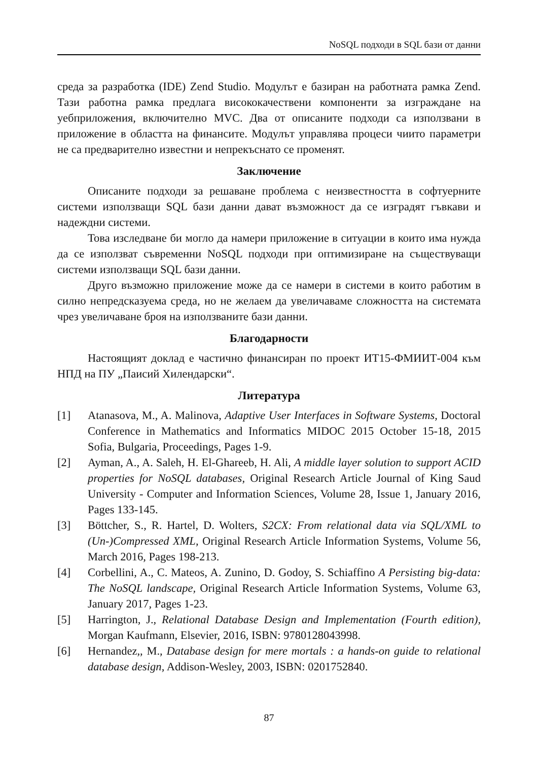NoSQL подходи в SQL бази от данни
среда за разработка (IDE) Zend Studio. Модулът е базиран на работната рамка Zend. Тази работна рамка предлага висококачествени компоненти за изграждане на уебприложения, включително MVC. Два от описаните подходи са използвани в приложение в областта на финансите. Модулът управлява процеси чиито параметри не са предварително известни и непрекъснато се променят.
Заключение
Описаните подходи за решаване проблема с неизвестността в софтуерните системи използващи SQL бази данни дават възможност да се изградят гъвкави и надеждни системи.
Това изследване би могло да намери приложение в ситуации в които има нужда да се използват съвременни NoSQL подходи при оптимизиране на съществуващи системи използващи SQL бази данни.
Друго възможно приложение може да се намери в системи в които работим в силно непредсказуема среда, но не желаем да увеличаваме сложността на системата чрез увеличаване броя на използваните бази данни.
Благодарности
Настоящият доклад е частично финансиран по проект ИТ15-ФМИИТ-004 към НПД на ПУ „Паисий Хилендарски“.
Литература
[1] Atanasova, M., A. Malinova, Adaptive User Interfaces in Software Systems, Doctoral Conference in Mathematics and Informatics MIDOC 2015 October 15-18, 2015 Sofia, Bulgaria, Proceedings, Pages 1-9.
[2] Ayman, A., A. Saleh, H. El-Ghareeb, H. Ali, A middle layer solution to support ACID properties for NoSQL databases, Original Research Article Journal of King Saud University - Computer and Information Sciences, Volume 28, Issue 1, January 2016, Pages 133-145.
[3] Böttcher, S., R. Hartel, D. Wolters, S2CX: From relational data via SQL/XML to (Un-)Compressed XML, Original Research Article Information Systems, Volume 56, March 2016, Pages 198-213.
[4] Corbellini, A., C. Mateos, A. Zunino, D. Godoy, S. Schiaffino A Persisting big-data: The NoSQL landscape, Original Research Article Information Systems, Volume 63, January 2017, Pages 1-23.
[5] Harrington, J., Relational Database Design and Implementation (Fourth edition), Morgan Kaufmann, Elsevier, 2016, ISBN: 9780128043998.
[6] Hernandez,, M., Database design for mere mortals : a hands-on guide to relational database design, Addison-Wesley, 2003, ISBN: 0201752840.
87